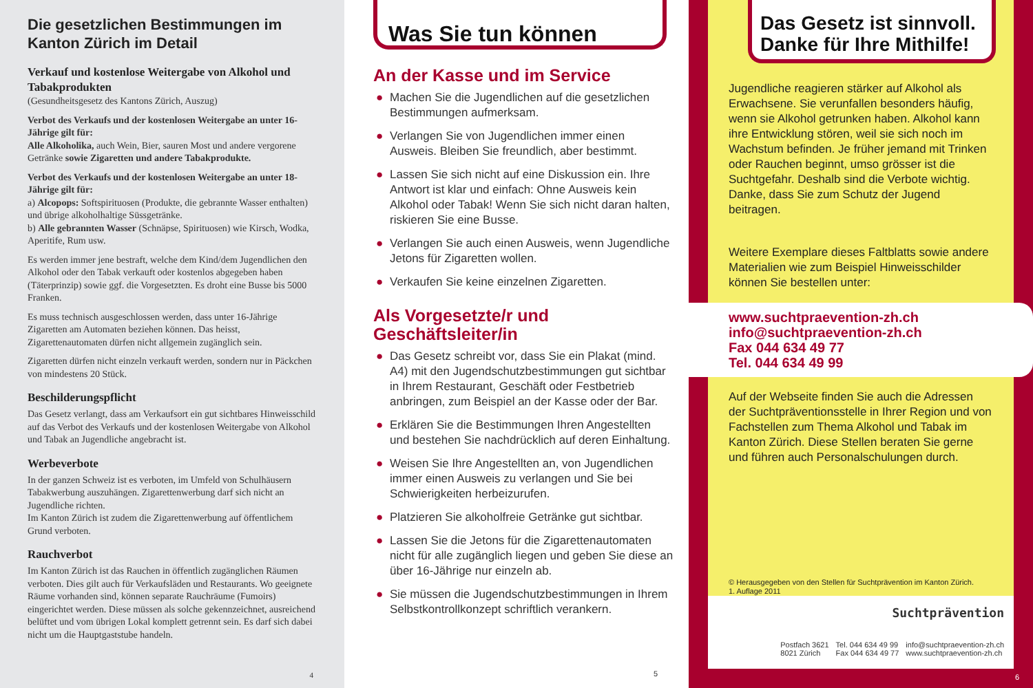Die gesetzlichen Bestimmungen im Kanton Zürich im Detail
Verkauf und kostenlose Weitergabe von Alkohol und Tabakprodukten
(Gesundheitsgesetz des Kantons Zürich, Auszug)
Verbot des Verkaufs und der kostenlosen Weitergabe an unter 16-Jährige gilt für:
Alle Alkoholika, auch Wein, Bier, sauren Most und andere vergorene Getränke sowie Zigaretten und andere Tabakprodukte.
Verbot des Verkaufs und der kostenlosen Weitergabe an unter 18-Jährige gilt für:
a) Alcopops: Softspirituosen (Produkte, die gebrannte Wasser enthalten) und übrige alkoholhaltige Süssgetränke.
b) Alle gebrannten Wasser (Schnäpse, Spirituosen) wie Kirsch, Wodka, Aperitife, Rum usw.
Es werden immer jene bestraft, welche dem Kind/dem Jugendlichen den Alkohol oder den Tabak verkauft oder kostenlos abgegeben haben (Täterprinzip) sowie ggf. die Vorgesetzten. Es droht eine Busse bis 5000 Franken.
Es muss technisch ausgeschlossen werden, dass unter 16-Jährige Zigaretten am Automaten beziehen können. Das heisst, Zigarettenautomaten dürfen nicht allgemein zugänglich sein.
Zigaretten dürfen nicht einzeln verkauft werden, sondern nur in Päckchen von mindestens 20 Stück.
Beschilderungspflicht
Das Gesetz verlangt, dass am Verkaufsort ein gut sichtbares Hinweisschild auf das Verbot des Verkaufs und der kostenlosen Weitergabe von Alkohol und Tabak an Jugendliche angebracht ist.
Werbeverbote
In der ganzen Schweiz ist es verboten, im Umfeld von Schulhäusern Tabakwerbung auszuhängen. Zigarettenwerbung darf sich nicht an Jugendliche richten.
Im Kanton Zürich ist zudem die Zigarettenwerbung auf öffentlichem Grund verboten.
Rauchverbot
Im Kanton Zürich ist das Rauchen in öffentlich zugänglichen Räumen verboten. Dies gilt auch für Verkaufsläden und Restaurants. Wo geeignete Räume vorhanden sind, können separate Rauchräume (Fumoirs) eingerichtet werden. Diese müssen als solche gekennzeichnet, ausreichend belüftet und vom übrigen Lokal komplett getrennt sein. Es darf sich dabei nicht um die Hauptgaststube handeln.
4
Was Sie tun können
An der Kasse und im Service
● Machen Sie die Jugendlichen auf die gesetzlichen Bestimmungen aufmerksam.
● Verlangen Sie von Jugendlichen immer einen Ausweis. Bleiben Sie freundlich, aber bestimmt.
● Lassen Sie sich nicht auf eine Diskussion ein. Ihre Antwort ist klar und einfach: Ohne Ausweis kein Alkohol oder Tabak! Wenn Sie sich nicht daran halten, riskieren Sie eine Busse.
● Verlangen Sie auch einen Ausweis, wenn Jugendliche Jetons für Zigaretten wollen.
● Verkaufen Sie keine einzelnen Zigaretten.
Als Vorgesetzte/r und Geschäftsleiter/in
● Das Gesetz schreibt vor, dass Sie ein Plakat (mind. A4) mit den Jugendschutzbestimmungen gut sichtbar in Ihrem Restaurant, Geschäft oder Festbetrieb anbringen, zum Beispiel an der Kasse oder der Bar.
● Erklären Sie die Bestimmungen Ihren Angestellten und bestehen Sie nachdrücklich auf deren Einhaltung.
● Weisen Sie Ihre Angestellten an, von Jugendlichen immer einen Ausweis zu verlangen und Sie bei Schwierigkeiten herbeizurufen.
● Platzieren Sie alkoholfreie Getränke gut sichtbar.
● Lassen Sie die Jetons für die Zigarettenautomaten nicht für alle zugänglich liegen und geben Sie diese an über 16-Jährige nur einzeln ab.
● Sie müssen die Jugendschutzbestimmungen in Ihrem Selbstkontrollkonzept schriftlich verankern.
5
Das Gesetz ist sinnvoll. Danke für Ihre Mithilfe!
Jugendliche reagieren stärker auf Alkohol als Erwachsene. Sie verunfallen besonders häufig, wenn sie Alkohol getrunken haben. Alkohol kann ihre Entwicklung stören, weil sie sich noch im Wachstum befinden. Je früher jemand mit Trinken oder Rauchen beginnt, umso grösser ist die Suchtgefahr. Deshalb sind die Verbote wichtig. Danke, dass Sie zum Schutz der Jugend beitragen.
Weitere Exemplare dieses Faltblatts sowie andere Materialien wie zum Beispiel Hinweisschilder können Sie bestellen unter:
www.suchtpraevention-zh.ch
info@suchtpraevention-zh.ch
Fax 044 634 49 77
Tel. 044 634 49 99
Auf der Webseite finden Sie auch die Adressen der Suchtpräventionsstelle in Ihrer Region und von Fachstellen zum Thema Alkohol und Tabak im Kanton Zürich. Diese Stellen beraten Sie gerne und führen auch Personalschulungen durch.
© Herausgegeben von den Stellen für Suchtprävention im Kanton Zürich.
1. Auflage 2011
Suchtprävention
Postfach 3621
8021 Zürich Tel. 044 634 49 99
Fax 044 634 49 77 info@suchtpraevention-zh.ch
www.suchtpraevention-zh.ch
6